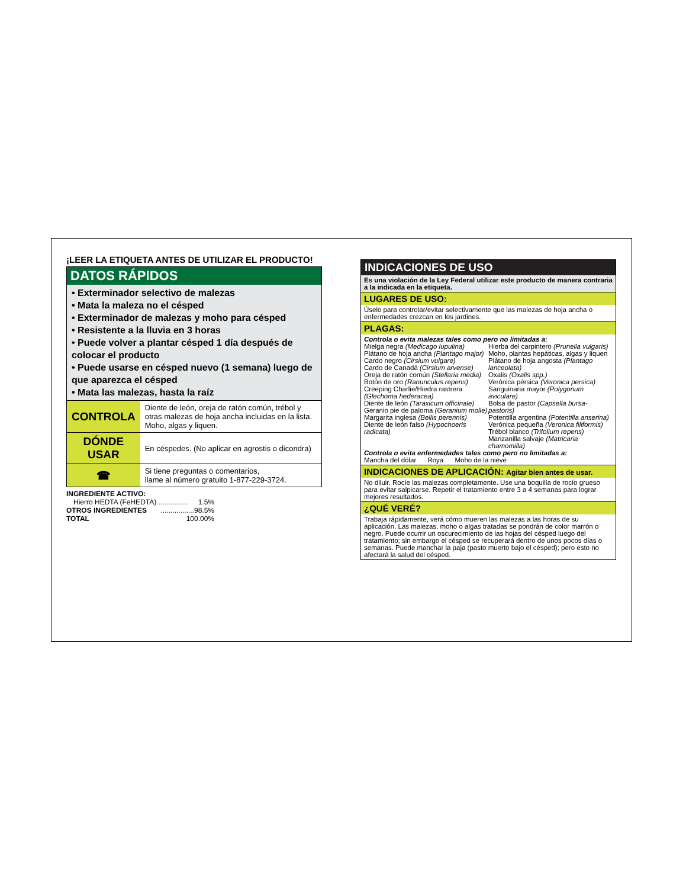¡LEER LA ETIQUETA ANTES DE UTILIZAR EL PRODUCTO!
DATOS RÁPIDOS
• Exterminador selectivo de malezas
• Mata la maleza no el césped
• Exterminador de malezas y moho para césped
• Resistente a la lluvia en 3 horas
• Puede volver a plantar césped 1 día después de colocar el producto
• Puede usarse en césped nuevo (1 semana) luego de que aparezca el césped
• Mata las malezas, hasta la raíz
| CONTROLA | Diente de león, oreja de ratón común, trébol y otras malezas de hoja ancha incluidas en la lista. Moho, algas y liquen. |
| DÓNDE USAR | En céspedes. (No aplicar en agrostis o dicondra) |
| ☎ | Si tiene preguntas o comentarios, llame al número gratuito 1-877-229-3724. |
INGREDIENTE ACTIVO:
Hierro HEDTA (FeHEDTA) ............... 1.5%
OTROS INGREDIENTES.................98.5%
TOTAL 100.00%
INDICACIONES DE USO
Es una violación de la Ley Federal utilizar este producto de manera contraria a la indicada en la etiqueta.
LUGARES DE USO:
Úselo para controlar/evitar selectivamente que las malezas de hoja ancha o enfermedades crezcan en los jardines.
PLAGAS:
Controla o evita malezas tales como pero no limitadas a:
Mielga negra (Medicago lupulina)
Plátano de hoja ancha (Plantago major)
Cardo negro (Cirsium vulgare)
Cardo de Canadá (Cirsium arvense)
Oreja de ratón común (Stellaria media)
Botón de oro (Ranunculus repens)
Creeping Charlie/Hiedra rastrera (Glechoma hederacea)
Diente de león (Taraxicum officinale)
Geranio pie de paloma (Geranium molle)
Margarita inglesa (Bellis perennis)
Diente de león falso (Hypochoeris radicata)
Hierba del carpintero (Prunella vulgaris)
Moho, plantas hepáticas, algas y liquen
Plátano de hoja angosta (Plantago lanceolata)
Oxalis (Oxalis spp.)
Verónica pérsica (Veronica persica)
Sanguinaria mayor (Polygonum aviculare)
Bolsa de pastor (Capsella bursa-pastoris)
Potentilla argentina (Potentilla anserina)
Verónica pequeña (Veronica filiformis)
Trébol blanco (Trifolium repens)
Manzanilla salvaje (Matricaria chamomilla)
Controla o evita enfermedades tales como pero no limitadas a:
Mancha del dólar Roya Moho de la nieve
INDICACIONES DE APLICACIÓN: Agitar bien antes de usar.
No diluir. Rocíe las malezas completamente. Use una boquilla de rocío grueso para evitar salpicarse. Repetir el tratamiento entre 3 a 4 semanas para lograr mejores resultados.
¿QUÉ VERÉ?
Trabaja rápidamente, verá cómo mueren las malezas a las horas de su aplicación. Las malezas, moho o algas tratadas se pondrán de color marrón o negro. Puede ocurrir un oscurecimiento de las hojas del césped luego del tratamiento; sin embargo el césped se recuperará dentro de unos pocos días o semanas. Puede manchar la paja (pasto muerto bajo el césped); pero esto no afectará la salud del césped.